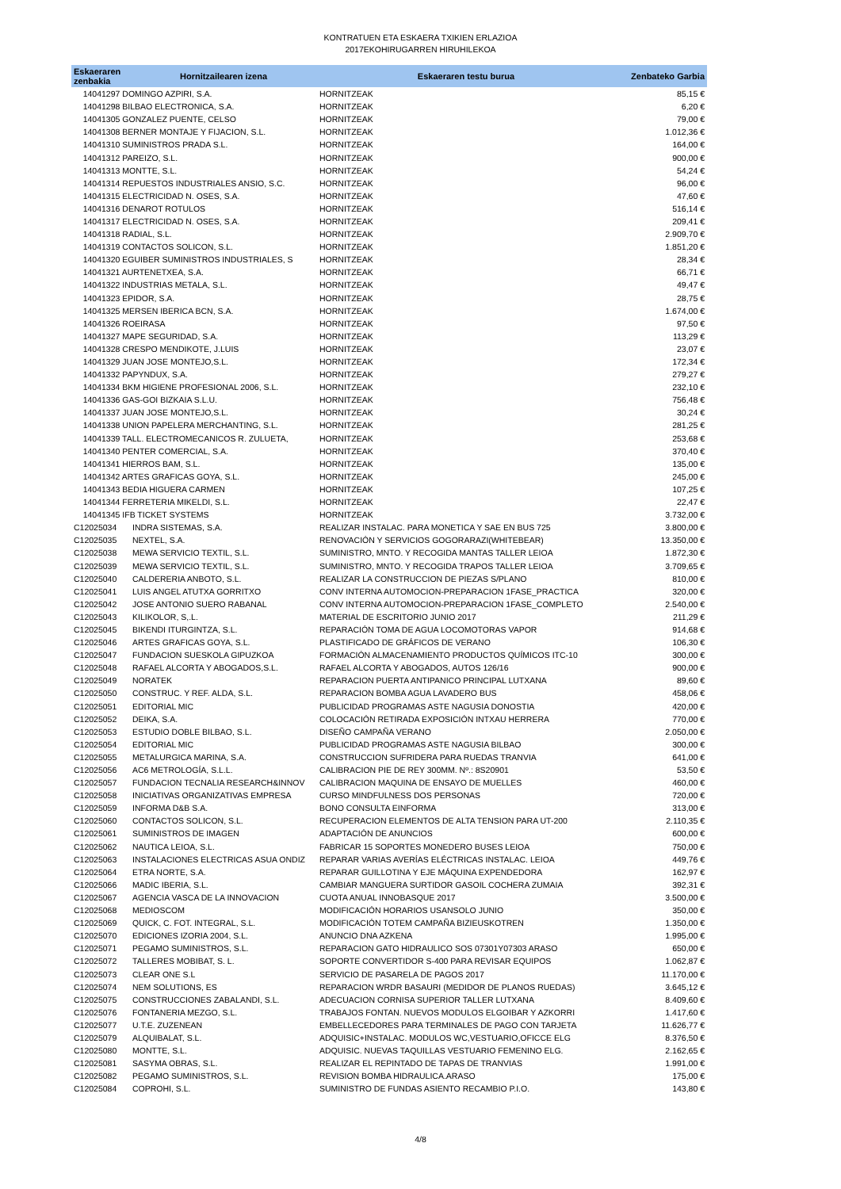KONTRATUEN ETA ESKAERA TXIKIEN ERLAZIOA
2017EKOHIRUGARREN HIRUHILEKOA
| Eskaeraren zenbakia | Hornitzailearen izena | Eskaeraren testu burua | Zenbateko Garbia |
| --- | --- | --- | --- |
| 14041297 DOMINGO AZPIRI, S.A. | | HORNITZEAK | 85,15 € |
| 14041298 BILBAO ELECTRONICA, S.A. | | HORNITZEAK | 6,20 € |
| 14041305 GONZALEZ PUENTE, CELSO | | HORNITZEAK | 79,00 € |
| 14041308 BERNER MONTAJE Y FIJACION, S.L. | | HORNITZEAK | 1.012,36 € |
| 14041310 SUMINISTROS PRADA S.L. | | HORNITZEAK | 164,00 € |
| 14041312 PAREIZO, S.L. | | HORNITZEAK | 900,00 € |
| 14041313 MONTTE, S.L. | | HORNITZEAK | 54,24 € |
| 14041314 REPUESTOS INDUSTRIALES ANSIO, S.C. | | HORNITZEAK | 96,00 € |
| 14041315 ELECTRICIDAD N. OSES, S.A. | | HORNITZEAK | 47,60 € |
| 14041316 DENAROT ROTULOS | | HORNITZEAK | 516,14 € |
| 14041317 ELECTRICIDAD N. OSES, S.A. | | HORNITZEAK | 209,41 € |
| 14041318 RADIAL, S.L. | | HORNITZEAK | 2.909,70 € |
| 14041319 CONTACTOS SOLICON, S.L. | | HORNITZEAK | 1.851,20 € |
| 14041320 EGUIBER SUMINISTROS INDUSTRIALES, S | | HORNITZEAK | 28,34 € |
| 14041321 AURTENETXEA, S.A. | | HORNITZEAK | 66,71 € |
| 14041322 INDUSTRIAS METALA, S.L. | | HORNITZEAK | 49,47 € |
| 14041323 EPIDOR, S.A. | | HORNITZEAK | 28,75 € |
| 14041325 MERSEN IBERICA BCN, S.A. | | HORNITZEAK | 1.674,00 € |
| 14041326 ROEIRASA | | HORNITZEAK | 97,50 € |
| 14041327 MAPE SEGURIDAD, S.A. | | HORNITZEAK | 113,29 € |
| 14041328 CRESPO MENDIKOTE, J.LUIS | | HORNITZEAK | 23,07 € |
| 14041329 JUAN JOSE MONTEJO,S.L. | | HORNITZEAK | 172,34 € |
| 14041332 PAPYNDUX, S.A. | | HORNITZEAK | 279,27 € |
| 14041334 BKM HIGIENE PROFESIONAL 2006, S.L. | | HORNITZEAK | 232,10 € |
| 14041336 GAS-GOI BIZKAIA S.L.U. | | HORNITZEAK | 756,48 € |
| 14041337 JUAN JOSE MONTEJO,S.L. | | HORNITZEAK | 30,24 € |
| 14041338 UNION PAPELERA MERCHANTING, S.L. | | HORNITZEAK | 281,25 € |
| 14041339 TALL. ELECTROMECANICOS R. ZULUETA, | | HORNITZEAK | 253,68 € |
| 14041340 PENTER COMERCIAL, S.A. | | HORNITZEAK | 370,40 € |
| 14041341 HIERROS BAM, S.L. | | HORNITZEAK | 135,00 € |
| 14041342 ARTES GRAFICAS GOYA, S.L. | | HORNITZEAK | 245,00 € |
| 14041343 BEDIA HIGUERA CARMEN | | HORNITZEAK | 107,25 € |
| 14041344 FERRETERIA MIKELDI, S.L. | | HORNITZEAK | 22,47 € |
| 14041345 IFB TICKET SYSTEMS | | HORNITZEAK | 3.732,00 € |
| C12025034 | INDRA SISTEMAS, S.A. | REALIZAR INSTALAC. PARA MONETICA Y SAE EN BUS 725 | 3.800,00 € |
| C12025035 | NEXTEL, S.A. | RENOVACIÓN Y SERVICIOS GOGORARAZI(WHITEBEAR) | 13.350,00 € |
| C12025038 | MEWA SERVICIO TEXTIL, S.L. | SUMINISTRO, MNTO. Y RECOGIDA MANTAS TALLER LEIOA | 1.872,30 € |
| C12025039 | MEWA SERVICIO TEXTIL, S.L. | SUMINISTRO, MNTO. Y RECOGIDA TRAPOS TALLER LEIOA | 3.709,65 € |
| C12025040 | CALDERERIA ANBOTO, S.L. | REALIZAR LA CONSTRUCCION DE PIEZAS S/PLANO | 810,00 € |
| C12025041 | LUIS ANGEL ATUTXA GORRITXO | CONV INTERNA AUTOMOCION-PREPARACION 1FASE_PRACTICA | 320,00 € |
| C12025042 | JOSE ANTONIO SUERO RABANAL | CONV INTERNA AUTOMOCION-PREPARACION 1FASE_COMPLETO | 2.540,00 € |
| C12025043 | KILIKOLOR, S,.L. | MATERIAL DE ESCRITORIO JUNIO 2017 | 211,29 € |
| C12025045 | BIKENDI ITURGINTZA, S.L. | REPARACIÓN TOMA DE AGUA LOCOMOTORAS VAPOR | 914,68 € |
| C12025046 | ARTES GRAFICAS GOYA, S.L. | PLASTIFICADO DE GRÁFICOS DE VERANO | 106,30 € |
| C12025047 | FUNDACION SUESKOLA GIPUZKOA | FORMACIÓN ALMACENAMIENTO PRODUCTOS QUÍMICOS ITC-10 | 300,00 € |
| C12025048 | RAFAEL ALCORTA Y ABOGADOS,S.L. | RAFAEL ALCORTA Y ABOGADOS, AUTOS 126/16 | 900,00 € |
| C12025049 | NORATEK | REPARACION PUERTA ANTIPANICO PRINCIPAL LUTXANA | 89,60 € |
| C12025050 | CONSTRUC. Y REF. ALDA, S.L. | REPARACION BOMBA AGUA LAVADERO BUS | 458,06 € |
| C12025051 | EDITORIAL MIC | PUBLICIDAD PROGRAMAS ASTE NAGUSIA DONOSTIA | 420,00 € |
| C12025052 | DEIKA, S.A. | COLOCACIÓN RETIRADA EXPOSICIÓN INTXAU HERRERA | 770,00 € |
| C12025053 | ESTUDIO DOBLE BILBAO, S.L. | DISEÑO CAMPAÑA VERANO | 2.050,00 € |
| C12025054 | EDITORIAL MIC | PUBLICIDAD PROGRAMAS ASTE NAGUSIA BILBAO | 300,00 € |
| C12025055 | METALURGICA MARINA, S.A. | CONSTRUCCION SUFRIDERA PARA RUEDAS TRANVIA | 641,00 € |
| C12025056 | AC6 METROLOGÍA, S.L.L. | CALIBRACION PIE DE REY 300MM. Nº.: 8S20901 | 53,50 € |
| C12025057 | FUNDACION TECNALIA RESEARCH&INNOV | CALIBRACION MAQUINA DE ENSAYO DE MUELLES | 460,00 € |
| C12025058 | INICIATIVAS ORGANIZATIVAS EMPRESA | CURSO MINDFULNESS DOS PERSONAS | 720,00 € |
| C12025059 | INFORMA D&B S.A. | BONO CONSULTA EINFORMA | 313,00 € |
| C12025060 | CONTACTOS SOLICON, S.L. | RECUPERACION ELEMENTOS DE ALTA TENSION PARA UT-200 | 2.110,35 € |
| C12025061 | SUMINISTROS DE IMAGEN | ADAPTACIÓN DE ANUNCIOS | 600,00 € |
| C12025062 | NAUTICA LEIOA, S.L. | FABRICAR 15 SOPORTES MONEDERO BUSES LEIOA | 750,00 € |
| C12025063 | INSTALACIONES ELECTRICAS ASUA ONDIZ | REPARAR VARIAS AVERÍAS ELÉCTRICAS INSTALAC. LEIOA | 449,76 € |
| C12025064 | ETRA NORTE, S.A. | REPARAR GUILLOTINA Y EJE MÁQUINA EXPENDEDORA | 162,97 € |
| C12025066 | MADIC IBERIA, S.L. | CAMBIAR MANGUERA SURTIDOR GASOIL COCHERA ZUMAIA | 392,31 € |
| C12025067 | AGENCIA VASCA DE LA INNOVACION | CUOTA ANUAL INNOBASQUE 2017 | 3.500,00 € |
| C12025068 | MEDIOSCOM | MODIFICACIÓN HORARIOS USANSOLO JUNIO | 350,00 € |
| C12025069 | QUICK, C. FOT. INTEGRAL, S.L. | MODIFICACIÓN TOTEM CAMPAÑA BIZIEUSKOTREN | 1.350,00 € |
| C12025070 | EDICIONES IZORIA 2004, S.L. | ANUNCIO DNA AZKENA | 1.995,00 € |
| C12025071 | PEGAMO SUMINISTROS, S.L. | REPARACION GATO HIDRAULICO SOS 07301Y07303 ARASO | 650,00 € |
| C12025072 | TALLERES MOBIBAT, S. L. | SOPORTE CONVERTIDOR S-400 PARA REVISAR EQUIPOS | 1.062,87 € |
| C12025073 | CLEAR ONE S.L | SERVICIO DE PASARELA DE PAGOS 2017 | 11.170,00 € |
| C12025074 | NEM SOLUTIONS, ES | REPARACION WRDR BASAURI (MEDIDOR DE PLANOS RUEDAS) | 3.645,12 € |
| C12025075 | CONSTRUCCIONES ZABALANDI, S.L. | ADECUACION CORNISA SUPERIOR TALLER LUTXANA | 8.409,60 € |
| C12025076 | FONTANERIA MEZGO, S.L. | TRABAJOS FONTAN. NUEVOS MODULOS ELGOIBAR Y AZKORRI | 1.417,60 € |
| C12025077 | U.T.E. ZUZENEAN | EMBELLECEDORES PARA TERMINALES DE PAGO CON TARJETA | 11.626,77 € |
| C12025079 | ALQUIBALAT, S.L. | ADQUISIC+INSTALAC. MODULOS WC,VESTUARIO,OFICCE ELG | 8.376,50 € |
| C12025080 | MONTTE, S.L. | ADQUISIC. NUEVAS TAQUILLAS VESTUARIO FEMENINO ELG. | 2.162,65 € |
| C12025081 | SASYMA OBRAS, S.L. | REALIZAR EL REPINTADO DE TAPAS DE TRANVIAS | 1.991,00 € |
| C12025082 | PEGAMO SUMINISTROS, S.L. | REVISION BOMBA HIDRAULICA.ARASO | 175,00 € |
| C12025084 | COPROHI, S.L. | SUMINISTRO DE FUNDAS ASIENTO RECAMBIO P.I.O. | 143,80 € |
4/8